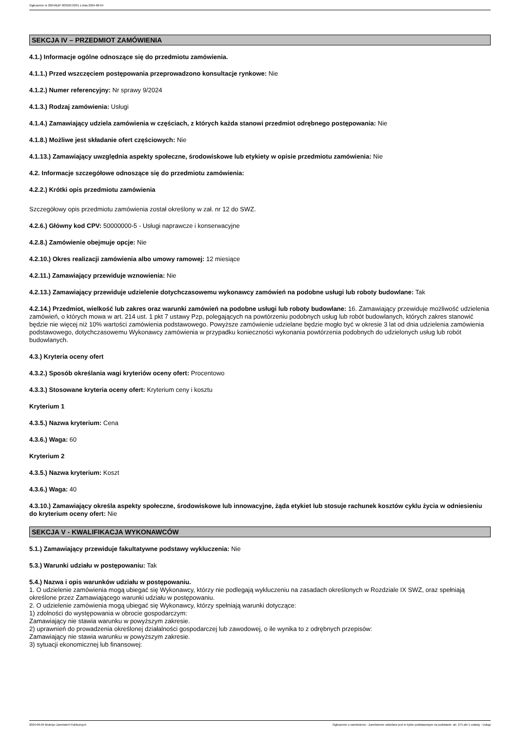Ogłoszenie nr 2024/BZP 00350570/01 z dnia 2024-06-04
SEKCJA IV – PRZEDMIOT ZAMÓWIENIA
4.1.) Informacje ogólne odnoszące się do przedmiotu zamówienia.
4.1.1.) Przed wszczęciem postępowania przeprowadzono konsultacje rynkowe: Nie
4.1.2.) Numer referencyjny: Nr sprawy 9/2024
4.1.3.) Rodzaj zamówienia: Usługi
4.1.4.) Zamawiający udziela zamówienia w częściach, z których każda stanowi przedmiot odrębnego postępowania: Nie
4.1.8.) Możliwe jest składanie ofert częściowych: Nie
4.1.13.) Zamawiający uwzględnia aspekty społeczne, środowiskowe lub etykiety w opisie przedmiotu zamówienia: Nie
4.2. Informacje szczegółowe odnoszące się do przedmiotu zamówienia:
4.2.2.) Krótki opis przedmiotu zamówienia
Szczegółowy opis przedmiotu zamówienia został określony w zał. nr 12 do SWZ.
4.2.6.) Główny kod CPV: 50000000-5 - Usługi naprawcze i konserwacyjne
4.2.8.) Zamówienie obejmuje opcje: Nie
4.2.10.) Okres realizacji zamówienia albo umowy ramowej: 12 miesiące
4.2.11.) Zamawiający przewiduje wznowienia: Nie
4.2.13.) Zamawiający przewiduje udzielenie dotychczasowemu wykonawcy zamówień na podobne usługi lub roboty budowlane: Tak
4.2.14.) Przedmiot, wielkość lub zakres oraz warunki zamówień na podobne usługi lub roboty budowlane: 16. Zamawiający przewiduje możliwość udzielenia zamówień, o których mowa w art. 214 ust. 1 pkt 7 ustawy Pzp, polegających na powtórzeniu podobnych usług lub robót budowlanych, których zakres stanowić będzie nie więcej niż 10% wartości zamówienia podstawowego. Powyższe zamówienie udzielane będzie mogło być w okresie 3 lat od dnia udzielenia zamówienia podstawowego, dotychczasowemu Wykonawcy zamówienia w przypadku konieczności wykonania powtórzenia podobnych do udzielonych usług lub robót budowlanych.
4.3.) Kryteria oceny ofert
4.3.2.) Sposób określania wagi kryteriów oceny ofert: Procentowo
4.3.3.) Stosowane kryteria oceny ofert: Kryterium ceny i kosztu
Kryterium 1
4.3.5.) Nazwa kryterium: Cena
4.3.6.) Waga: 60
Kryterium 2
4.3.5.) Nazwa kryterium: Koszt
4.3.6.) Waga: 40
4.3.10.) Zamawiający określa aspekty społeczne, środowiskowe lub innowacyjne, żąda etykiet lub stosuje rachunek kosztów cyklu życia w odniesieniu do kryterium oceny ofert: Nie
SEKCJA V - KWALIFIKACJA WYKONAWCÓW
5.1.) Zamawiający przewiduje fakultatywne podstawy wykluczenia: Nie
5.3.) Warunki udziału w postępowaniu: Tak
5.4.) Nazwa i opis warunków udziału w postępowaniu.
1. O udzielenie zamówienia mogą ubiegać się Wykonawcy, którzy nie podlegają wykluczeniu na zasadach określonych w Rozdziale IX SWZ, oraz spełniają określone przez Zamawiającego warunki udziału w postępowaniu.
2. O udzielenie zamówienia mogą ubiegać się Wykonawcy, którzy spełniają warunki dotyczące:
1) zdolności do występowania w obrocie gospodarczym:
Zamawiający nie stawia warunku w powyższym zakresie.
2) uprawnień do prowadzenia określonej działalności gospodarczej lub zawodowej, o ile wynika to z odrębnych przepisów:
Zamawiający nie stawia warunku w powyższym zakresie.
3) sytuacji ekonomicznej lub finansowej:
2024-06-04 Biuletyn Zamówień Publicznych Ogłoszenie o zamówieniu - Zamówienie udzielane jest w trybie podstawowym na podstawie: art. 275 pkt 1 ustawy - Usługi